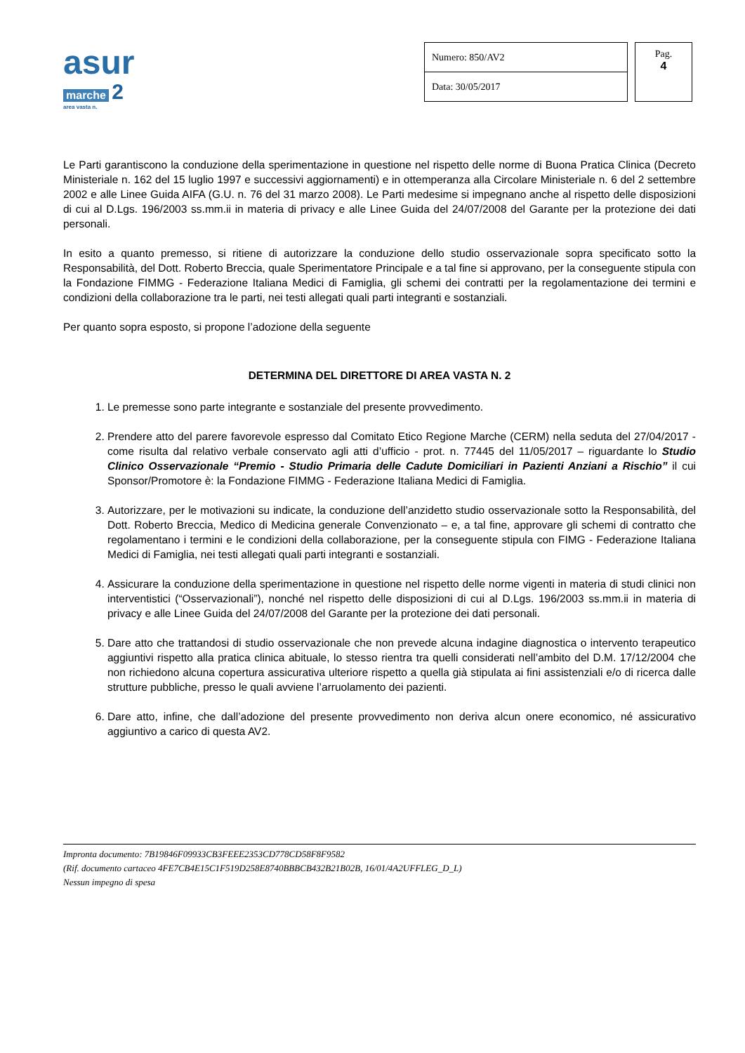asur
marche 2
area vasta n.
| Numero: 850/AV2 |
| Data: 30/05/2017 |
Pag.
4
Le Parti garantiscono la conduzione della sperimentazione in questione nel rispetto delle norme di Buona Pratica Clinica (Decreto Ministeriale n. 162 del 15 luglio 1997 e successivi aggiornamenti) e in ottemperanza alla Circolare Ministeriale n. 6 del 2 settembre 2002 e alle Linee Guida AIFA (G.U. n. 76 del 31 marzo 2008). Le Parti medesime si impegnano anche al rispetto delle disposizioni di cui al D.Lgs. 196/2003 ss.mm.ii in materia di privacy e alle Linee Guida del 24/07/2008 del Garante per la protezione dei dati personali.
In esito a quanto premesso, si ritiene di autorizzare la conduzione dello studio osservazionale sopra specificato sotto la Responsabilità, del Dott. Roberto Breccia, quale Sperimentatore Principale e a tal fine si approvano, per la conseguente stipula con la Fondazione FIMMG - Federazione Italiana Medici di Famiglia, gli schemi dei contratti per la regolamentazione dei termini e condizioni della collaborazione tra le parti, nei testi allegati quali parti integranti e sostanziali.
Per quanto sopra esposto, si propone l’adozione della seguente
DETERMINA DEL DIRETTORE DI AREA VASTA N. 2
1. Le premesse sono parte integrante e sostanziale del presente provvedimento.
2. Prendere atto del parere favorevole espresso dal Comitato Etico Regione Marche (CERM) nella seduta del 27/04/2017 - come risulta dal relativo verbale conservato agli atti d’ufficio - prot. n. 77445 del 11/05/2017 – riguardante lo Studio Clinico Osservazionale “Premio - Studio Primaria delle Cadute Domiciliari in Pazienti Anziani a Rischio” il cui Sponsor/Promotore è: la Fondazione FIMMG - Federazione Italiana Medici di Famiglia.
3. Autorizzare, per le motivazioni su indicate, la conduzione dell’anzidetto studio osservazionale sotto la Responsabilità, del Dott. Roberto Breccia, Medico di Medicina generale Convenzionato – e, a tal fine, approvare gli schemi di contratto che regolamentano i termini e le condizioni della collaborazione, per la conseguente stipula con FIMG - Federazione Italiana Medici di Famiglia, nei testi allegati quali parti integranti e sostanziali.
4. Assicurare la conduzione della sperimentazione in questione nel rispetto delle norme vigenti in materia di studi clinici non interventistici (“Osservazionali”), nonché nel rispetto delle disposizioni di cui al D.Lgs. 196/2003 ss.mm.ii in materia di privacy e alle Linee Guida del 24/07/2008 del Garante per la protezione dei dati personali.
5. Dare atto che trattandosi di studio osservazionale che non prevede alcuna indagine diagnostica o intervento terapeutico aggiuntivi rispetto alla pratica clinica abituale, lo stesso rientra tra quelli considerati nell’ambito del D.M. 17/12/2004 che non richiedono alcuna copertura assicurativa ulteriore rispetto a quella già stipulata ai fini assistenziali e/o di ricerca dalle strutture pubbliche, presso le quali avviene l’arruolamento dei pazienti.
6. Dare atto, infine, che dall’adozione del presente provvedimento non deriva alcun onere economico, né assicurativo aggiuntivo a carico di questa AV2.
Impronta documento: 7B19846F09933CB3FEEE2353CD778CD58F8F9582
(Rif. documento cartaceo 4FE7CB4E15C1F519D258E8740BBBCB432B21B02B, 16/01/4A2UFFLEG_D_L)
Nessun impegno di spesa